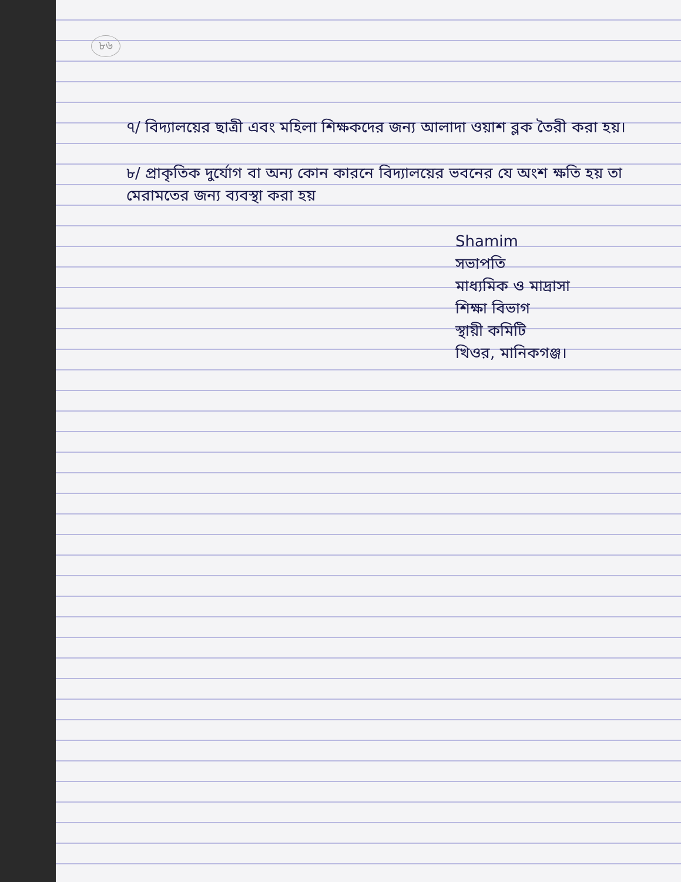৮৬
৭/ বিদ্যালয়ের ছাত্রী এবং মহিলা শিক্ষকদের জন্য আলাদা ওয়াশ ব্লক তৈরী করা হয়।
৮/ প্রাকৃতিক দুর্যোগ বা অন্য কোন কারনে বিদ্যালয়ের ভবনের যে অংশ ক্ষতি হয় তা মেরামতের জন্য ব্যবস্থা করা হয়
Shamim
সভাপতি
মাধ্যমিক ও মাদ্রাসা
শিক্ষা বিভাগ
স্থায়ী কমিটি
খিওর, মানিকগঞ্জ।